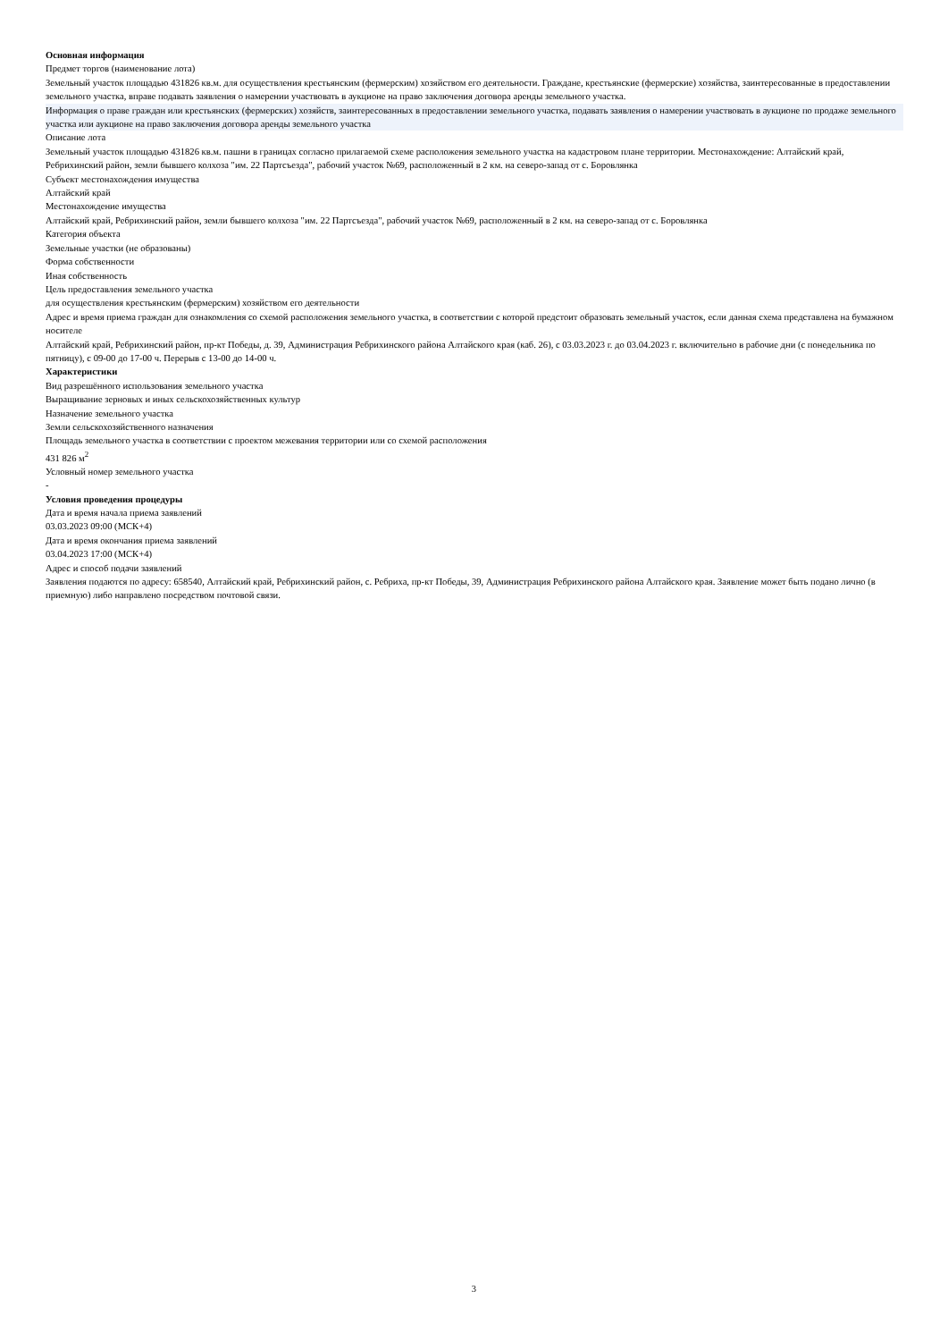Основная информация
Предмет торгов (наименование лота)
Земельный участок площадью 431826 кв.м. для осуществления крестьянским (фермерским) хозяйством его деятельности. Граждане, крестьянские (фермерские) хозяйства, заинтересованные в предоставлении земельного участка, вправе подавать заявления о намерении участвовать в аукционе на право заключения договора аренды земельного участка.
Информация о праве граждан или крестьянских (фермерских) хозяйств, заинтересованных в предоставлении земельного участка, подавать заявления о намерении участвовать в аукционе по продаже земельного участка или аукционе на право заключения договора аренды земельного участка
Описание лота
Земельный участок площадью 431826 кв.м. пашни в границах согласно прилагаемой схеме расположения земельного участка на кадастровом плане территории. Местонахождение: Алтайский край, Ребрихинский район, земли бывшего колхоза "им. 22 Партсъезда", рабочий участок №69, расположенный в 2 км. на северо-запад от с. Боровлянка
Субъект местонахождения имущества
Алтайский край
Местонахождение имущества
Алтайский край, Ребрихинский район, земли бывшего колхоза "им. 22 Партсъезда", рабочий участок №69, расположенный в 2 км. на северо-запад от с. Боровлянка
Категория объекта
Земельные участки (не образованы)
Форма собственности
Иная собственность
Цель предоставления земельного участка
для осуществления крестьянским (фермерским) хозяйством его деятельности
Адрес и время приема граждан для ознакомления со схемой расположения земельного участка, в соответствии с которой предстоит образовать земельный участок, если данная схема представлена на бумажном носителе
Алтайский край, Ребрихинский район, пр-кт Победы, д. 39, Администрация Ребрихинского района Алтайского края (каб. 26), с 03.03.2023 г. до 03.04.2023 г. включительно в рабочие дни (с понедельника по пятницу), с 09-00 до 17-00 ч. Перерыв с 13-00 до 14-00 ч.
Характеристики
Вид разрешённого использования земельного участка
Выращивание зерновых и иных сельскохозяйственных культур
Назначение земельного участка
Земли сельскохозяйственного назначения
Площадь земельного участка в соответствии с проектом межевания территории или со схемой расположения
431 826 м<sup>2</sup>
Условный номер земельного участка
-
Условия проведения процедуры
Дата и время начала приема заявлений
03.03.2023 09:00 (МСК+4)
Дата и время окончания приема заявлений
03.04.2023 17:00 (МСК+4)
Адрес и способ подачи заявлений
Заявления подаются по адресу: 658540, Алтайский край, Ребрихинский район, с. Ребриха, пр-кт Победы, 39, Администрация Ребрихинского района Алтайского края. Заявление может быть подано лично (в приемную) либо направлено посредством почтовой связи.
3